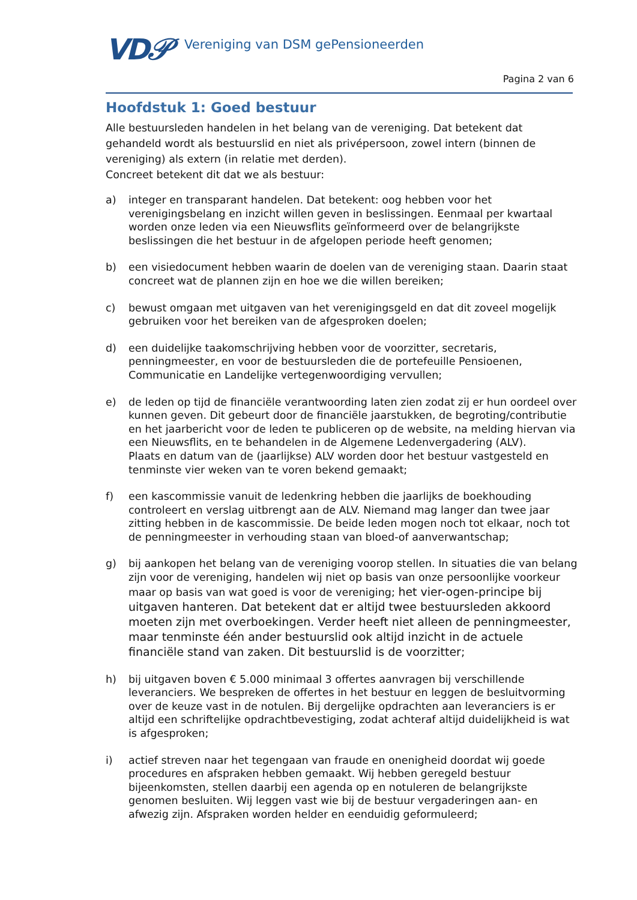VD𝒫 Vereniging van DSM gePensioneerden
Pagina 2 van 6
Hoofdstuk 1: Goed bestuur
Alle bestuursleden handelen in het belang van de vereniging. Dat betekent dat gehandeld wordt als bestuurslid en niet als privépersoon, zowel intern (binnen de vereniging) als extern (in relatie met derden).
Concreet betekent dit dat we als bestuur:
a) integer en transparant handelen. Dat betekent: oog hebben voor het verenigingsbelang en inzicht willen geven in beslissingen. Eenmaal per kwartaal worden onze leden via een Nieuwsflits geïnformeerd over de belangrijkste beslissingen die het bestuur in de afgelopen periode heeft genomen;
b) een visiedocument hebben waarin de doelen van de vereniging staan. Daarin staat concreet wat de plannen zijn en hoe we die willen bereiken;
c) bewust omgaan met uitgaven van het verenigingsgeld en dat dit zoveel mogelijk gebruiken voor het bereiken van de afgesproken doelen;
d) een duidelijke taakomschrijving hebben voor de voorzitter, secretaris, penningmeester, en voor de bestuursleden die de portefeuille Pensioenen, Communicatie en Landelijke vertegenwoordiging vervullen;
e) de leden op tijd de financiële verantwoording laten zien zodat zij er hun oordeel over kunnen geven. Dit gebeurt door de financiële jaarstukken, de begroting/contributie en het jaarbericht voor de leden te publiceren op de website, na melding hiervan via een Nieuwsflits, en te behandelen in de Algemene Ledenvergadering (ALV).
Plaats en datum van de (jaarlijkse) ALV worden door het bestuur vastgesteld en tenminste vier weken van te voren bekend gemaakt;
f) een kascommissie vanuit de ledenkring hebben die jaarlijks de boekhouding controleert en verslag uitbrengt aan de ALV. Niemand mag langer dan twee jaar zitting hebben in de kascommissie. De beide leden mogen noch tot elkaar, noch tot de penningmeester in verhouding staan van bloed-of aanverwantschap;
g) bij aankopen het belang van de vereniging voorop stellen. In situaties die van belang zijn voor de vereniging, handelen wij niet op basis van onze persoonlijke voorkeur maar op basis van wat goed is voor de vereniging; het vier-ogen-principe bij uitgaven hanteren. Dat betekent dat er altijd twee bestuursleden akkoord moeten zijn met overboekingen. Verder heeft niet alleen de penningmeester, maar tenminste één ander bestuurslid ook altijd inzicht in de actuele financiële stand van zaken. Dit bestuurslid is de voorzitter;
h) bij uitgaven boven € 5.000 minimaal 3 offertes aanvragen bij verschillende leveranciers. We bespreken de offertes in het bestuur en leggen de besluitvorming over de keuze vast in de notulen. Bij dergelijke opdrachten aan leveranciers is er altijd een schriftelijke opdrachtbevestiging, zodat achteraf altijd duidelijkheid is wat is afgesproken;
i) actief streven naar het tegengaan van fraude en onenigheid doordat wij goede procedures en afspraken hebben gemaakt. Wij hebben geregeld bestuur bijeenkomsten, stellen daarbij een agenda op en notuleren de belangrijkste genomen besluiten. Wij leggen vast wie bij de bestuur vergaderingen aan- en afwezig zijn. Afspraken worden helder en eenduidig geformuleerd;